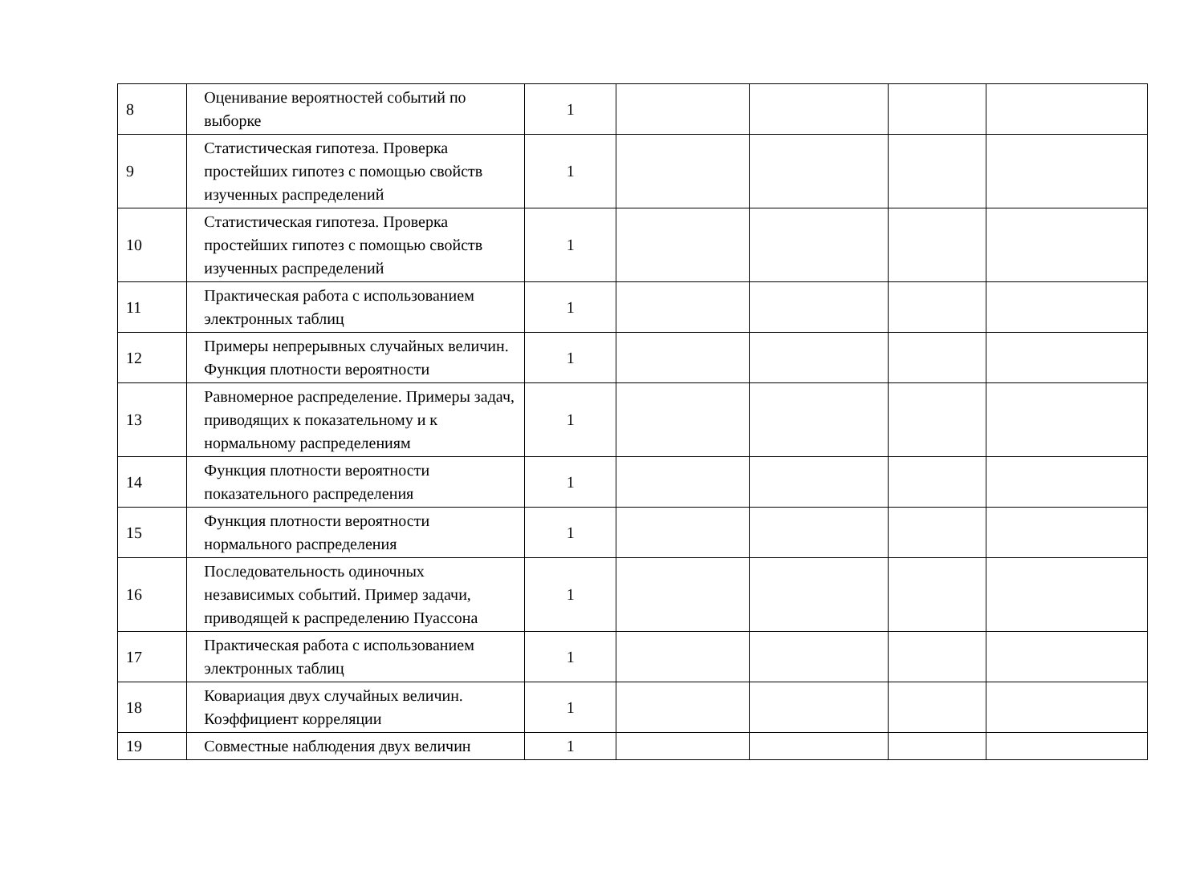| 8 | Оценивание вероятностей событий по выборке | 1 | | | | |
| 9 | Статистическая гипотеза. Проверка простейших гипотез с помощью свойств изученных распределений | 1 | | | | |
| 10 | Статистическая гипотеза. Проверка простейших гипотез с помощью свойств изученных распределений | 1 | | | | |
| 11 | Практическая работа с использованием электронных таблиц | 1 | | | | |
| 12 | Примеры непрерывных случайных величин. Функция плотности вероятности | 1 | | | | |
| 13 | Равномерное распределение. Примеры задач, приводящих к показательному и к нормальному распределениям | 1 | | | | |
| 14 | Функция плотности вероятности показательного распределения | 1 | | | | |
| 15 | Функция плотности вероятности нормального распределения | 1 | | | | |
| 16 | Последовательность одиночных независимых событий. Пример задачи, приводящей к распределению Пуассона | 1 | | | | |
| 17 | Практическая работа с использованием электронных таблиц | 1 | | | | |
| 18 | Ковариация двух случайных величин. Коэффициент корреляции | 1 | | | | |
| 19 | Совместные наблюдения двух величин | 1 | | | | |